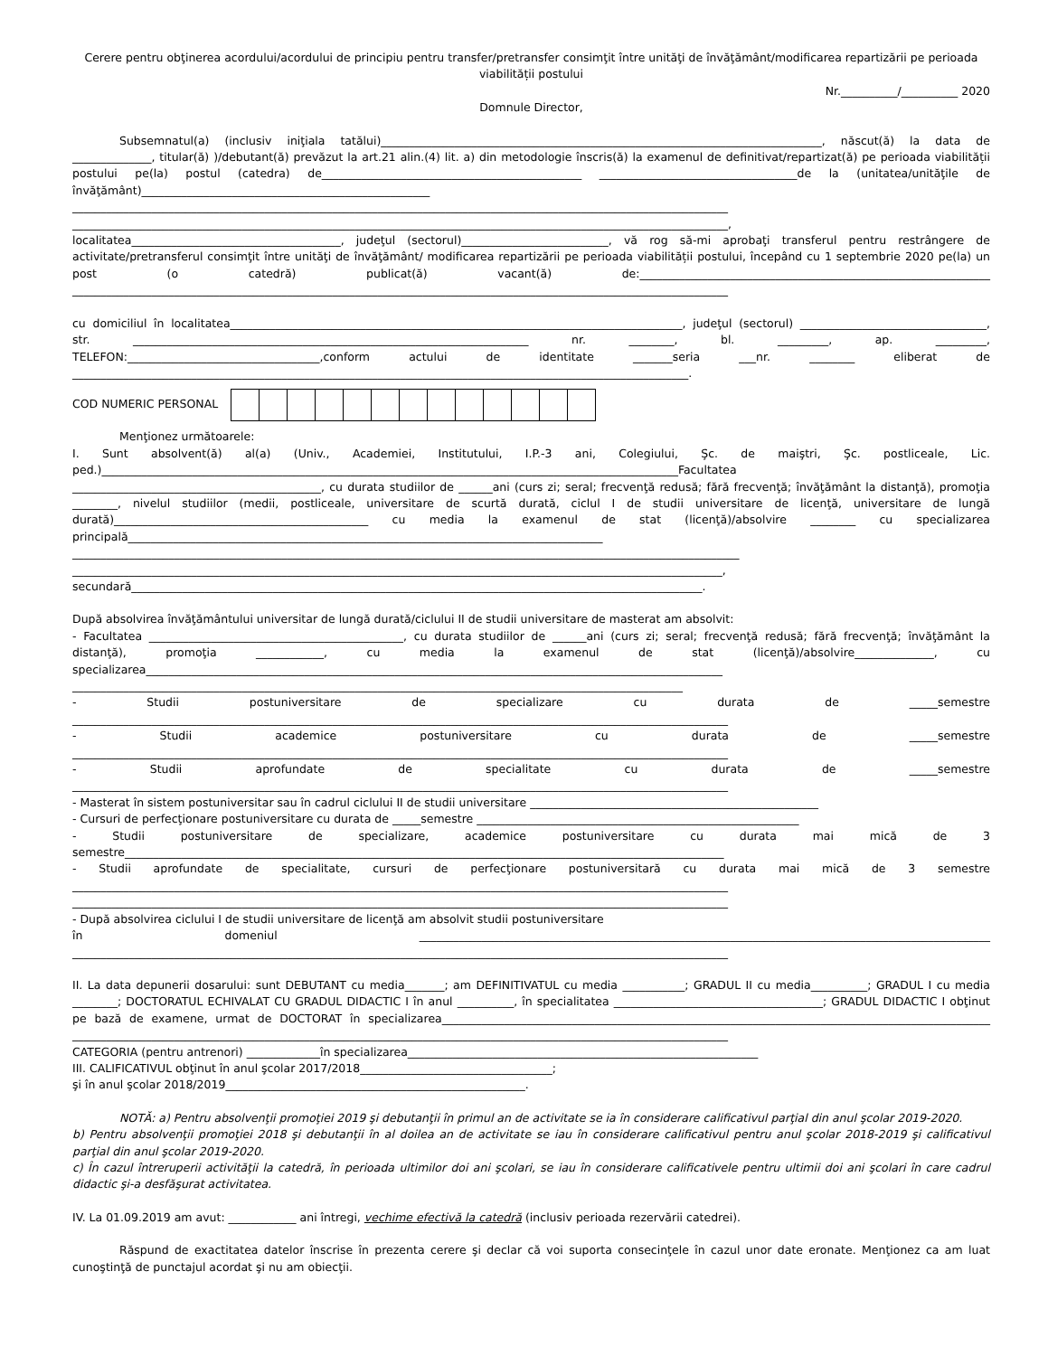Cerere pentru obţinerea acordului/acordului de principiu pentru transfer/pretransfer consimţit între unităţi de învăţământ/modificarea repartizării pe perioada viabilității postului
Nr.__________/__________ 2020
Domnule Director,
Subsemnatul(a) (inclusiv iniţiala tatălui)______________________________________________________________________________, născut(ă) la data de ______________, titular(ă) )/debutant(ă) prevăzut la art.21 alin.(4) lit. a) din metodologie înscris(ă) la examenul de definitivat/repartizat(ă) pe perioada viabilității postului pe(la) postul (catedra) de______________________________________________ ___________________________________de la (unitatea/unităţile de învăţământ)___________________________________________________ ____________________________________________________________________________________________________________________ ____________________________________________________________________________________________________________________, localitatea_____________________________________, judeţul (sectorul)__________________________, vă rog să-mi aprobaţi transferul pentru restrângere de activitate/pretransferul consimţit între unităţi de învăţământ/ modificarea repartizării pe perioada viabilității postului, începând cu 1 septembrie 2020 pe(la) un post (o catedră) publicat(ă) vacant(ă) de:______________________________________________________________ ____________________________________________________________________________________________________________________
cu domiciliul în localitatea________________________________________________________________________________, judeţul (sectorul) _________________________________, str. ______________________________________________________________________ nr. ________, bl. _________, ap. _________, TELEFON:__________________________________,conform actului de identitate _______seria ___nr. ________ eliberat de _____________________________________________________________________________________________________________.
COD NUMERIC PERSONAL
Menţionez următoarele:
I. Sunt absolvent(ă) al(a) (Univ., Academiei, Institutului, I.P.-3 ani, Colegiului, Şc. de maiştri, Şc. postliceale, Lic. ped.)______________________________________________________________________________________________________Facultatea ____________________________________________, cu durata studiilor de ______ani (curs zi; seral; frecvenţă redusă; fără frecvenţă; învăţământ la distanţă), promoţia ________, nivelul studiilor (medii, postliceale, universitare de scurtă durată, ciclul I de studii universitare de licenţă, universitare de lungă durată)_____________________________________________ cu media la examenul de stat (licenţă)/absolvire ________ cu specializarea principală____________________________________________________________________________________ ______________________________________________________________________________________________________________________ ___________________________________________________________________________________________________________________, secundară_____________________________________________________________________________________________________.
După absolvirea învăţământului universitar de lungă durată/ciclului II de studii universitare de masterat am absolvit:
- Facultatea _____________________________________________, cu durata studiilor de ______ani (curs zi; seral; frecvenţă redusă; fără frecvenţă; învăţământ la distanţă), promoţia ____________, cu media la examenul de stat (licenţă)/absolvire______________, cu specializarea______________________________________________________________________________________________________ ____________________________________________________________________________________________________________
- Studii postuniversitare de specializare cu durata de _____semestre ____________________________________________________________________________________________________________________
- Studii academice postuniversitare cu durata de _____semestre ____________________________________________________________________________________________________________________
- Studii aprofundate de specialitate cu durata de _____semestre ____________________________________________________________________________________________________________________
- Masterat în sistem postuniversitar sau în cadrul ciclului II de studii universitare ___________________________________________________
- Cursuri de perfecţionare postuniversitare cu durata de _____semestre _________________________________________________________
- Studii postuniversitare de specializare, academice postuniversitare cu durata mai mică de 3 semestre__________________________________________________________________________________________________________
- Studii aprofundate de specialitate, cursuri de perfecţionare postuniversitară cu durata mai mică de 3 semestre ____________________________________________________________________________________________________________________ ____________________________________________________________________________________________________________________
- După absolvirea ciclului I de studii universitare de licenţă am absolvit studii postuniversitare
în domeniul _____________________________________________________________________________________________________ ____________________________________________________________________________________________________________________
II. La data depunerii dosarului: sunt DEBUTANT cu media_______; am DEFINITIVATUL cu media ___________; GRADUL II cu media__________; GRADUL I cu media ________; DOCTORATUL ECHIVALAT CU GRADUL DIDACTIC I în anul __________, în specialitatea _____________________________________; GRADUL DIDACTIC I obţinut pe bază de examene, urmat de DOCTORAT în specializarea_________________________________________________________________________________________________ ____________________________________________________________________________________________________________________
CATEGORIA (pentru antrenori) _____________în specializarea______________________________________________________________
III. CALIFICATIVUL obţinut în anul şcolar 2017/2018__________________________________;
şi în anul şcolar 2018/2019_____________________________________________________.
NOTĂ: a) Pentru absolvenţii promoţiei 2019 şi debutanţii în primul an de activitate se ia în considerare calificativul parţial din anul şcolar 2019-2020.
b) Pentru absolvenţii promoţiei 2018 şi debutanţii în al doilea an de activitate se iau în considerare calificativul pentru anul şcolar 2018-2019 şi calificativul parţial din anul şcolar 2019-2020.
c) În cazul întreruperii activităţii la catedră, în perioada ultimilor doi ani şcolari, se iau în considerare calificativele pentru ultimii doi ani şcolari în care cadrul didactic şi-a desfăşurat activitatea.
IV. La 01.09.2019 am avut: ____________ ani întregi, vechime efectivă la catedră (inclusiv perioada rezervării catedrei).
Răspund de exactitatea datelor înscrise în prezenta cerere şi declar că voi suporta consecinţele în cazul unor date eronate. Menţionez ca am luat cunoştinţă de punctajul acordat şi nu am obiecţii.